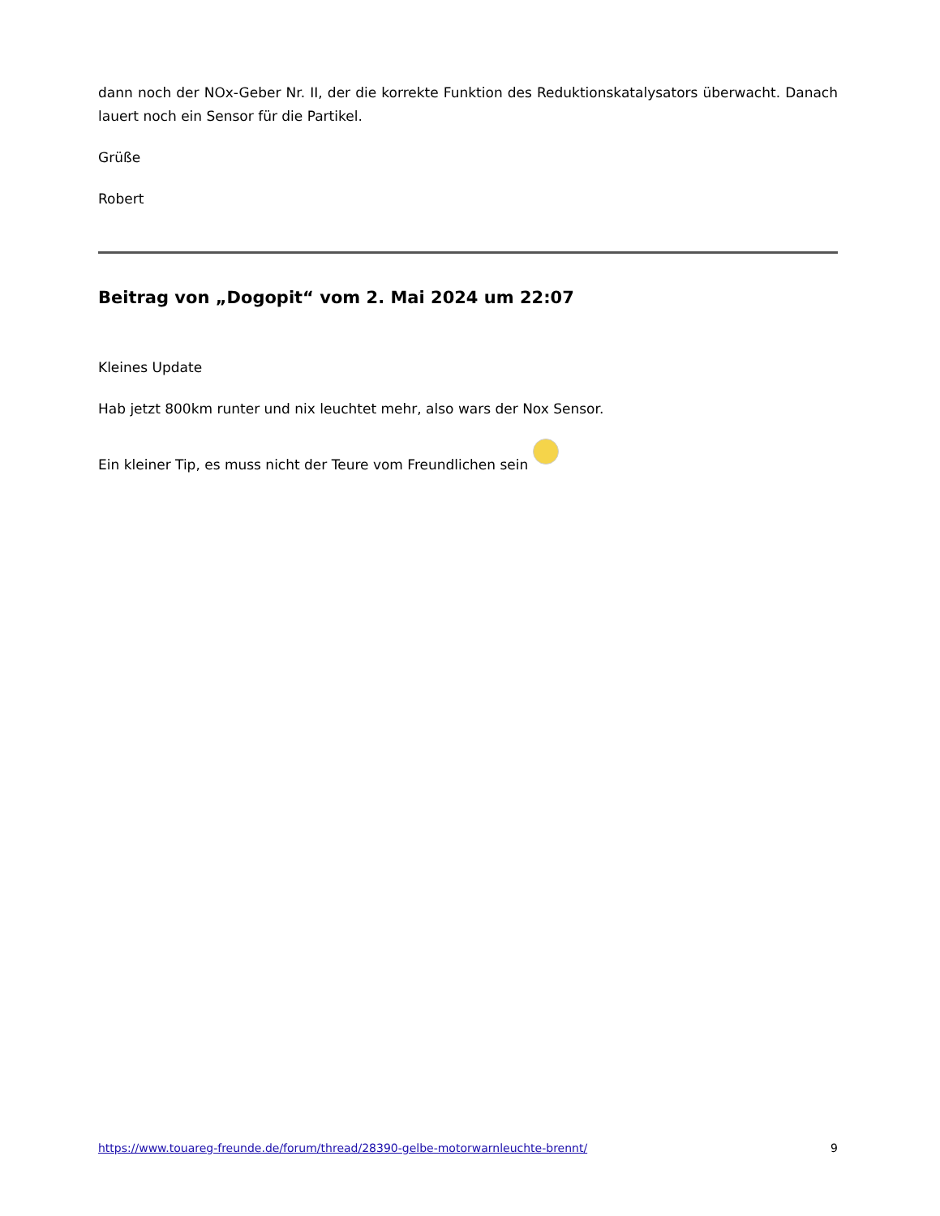dann noch der NOx-Geber Nr. II, der die korrekte Funktion des Reduktionskatalysators überwacht. Danach lauert noch ein Sensor für die Partikel.
Grüße
Robert
Beitrag von „Dogopit“ vom 2. Mai 2024 um 22:07
Kleines Update
Hab jetzt 800km runter und nix leuchtet mehr, also wars der Nox Sensor.
Ein kleiner Tip, es muss nicht der Teure vom Freundlichen sein
https://www.touareg-freunde.de/forum/thread/28390-gelbe-motorwarnleuchte-brennt/ 9